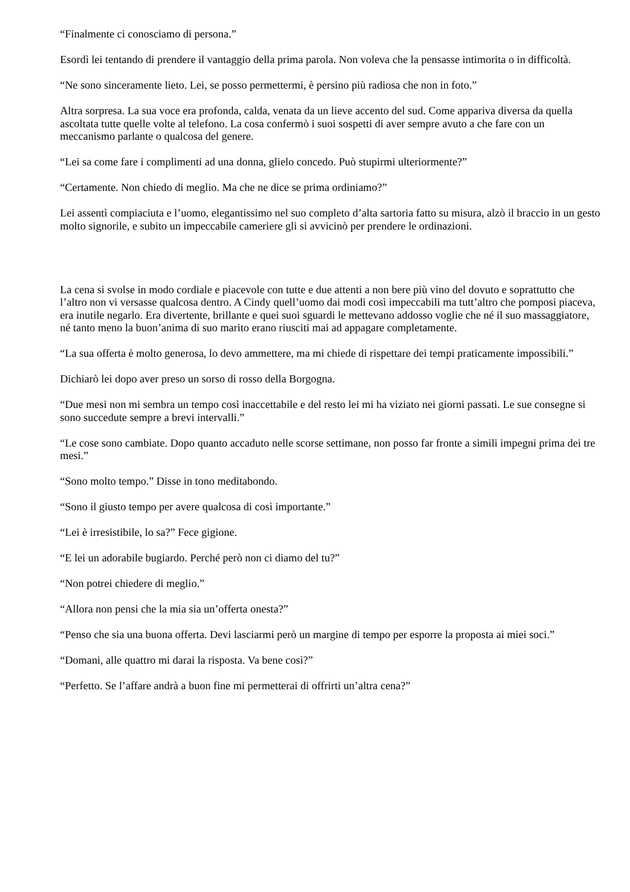“Finalmente ci conosciamo di persona.”
Esordì lei tentando di prendere il vantaggio della prima parola. Non voleva che la pensasse intimorita o in difficoltà.
“Ne sono sinceramente lieto. Lei, se posso permettermi, è persino più radiosa che non in foto.”
Altra sorpresa. La sua voce era profonda, calda, venata da un lieve accento del sud. Come appariva diversa da quella ascoltata tutte quelle volte al telefono. La cosa confermò i suoi sospetti di aver sempre avuto a che fare con un meccanismo parlante o qualcosa del genere.
“Lei sa come fare i complimenti ad una donna, glielo concedo. Può stupirmi ulteriormente?”
“Certamente. Non chiedo di meglio. Ma che ne dice se prima ordiniamo?”
Lei assentì compiaciuta e l’uomo, elegantissimo nel suo completo d’alta sartoria fatto su misura, alzò il braccio in un gesto molto signorile, e subito un impeccabile cameriere gli si avvicinò per prendere le ordinazioni.
La cena si svolse in modo cordiale e piacevole con tutte e due attenti a non bere più vino del dovuto e soprattutto che l’altro non vi versasse qualcosa dentro. A Cindy quell’uomo dai modi così impeccabili ma tutt’altro che pomposi piaceva, era inutile negarlo. Era divertente, brillante e quei suoi sguardi le mettevano addosso voglie che né il suo massaggiatore, né tanto meno la buon’anima di suo marito erano riusciti mai ad appagare completamente.
“La sua offerta è molto generosa, lo devo ammettere, ma mi chiede di rispettare dei tempi praticamente impossibili.”
Dichiarò lei dopo aver preso un sorso di rosso della Borgogna.
“Due mesi non mi sembra un tempo così inaccettabile e del resto lei mi ha viziato nei giorni passati. Le sue consegne si sono succedute sempre a brevi intervalli.”
“Le cose sono cambiate. Dopo quanto accaduto nelle scorse settimane, non posso far fronte a simili impegni prima dei tre mesi.”
“Sono molto tempo.” Disse in tono meditabondo.
“Sono il giusto tempo per avere qualcosa di così importante.”
“Lei è irresistibile, lo sa?” Fece gigione.
“E lei un adorabile bugiardo. Perché però non ci diamo del tu?”
“Non potrei chiedere di meglio.”
“Allora non pensi che la mia sia un’offerta onesta?”
“Penso che sia una buona offerta. Devi lasciarmi però un margine di tempo per esporre la proposta ai miei soci.”
“Domani, alle quattro mi darai la risposta. Va bene così?”
“Perfetto. Se l’affare andrà a buon fine mi permetterai di offrirti un’altra cena?”